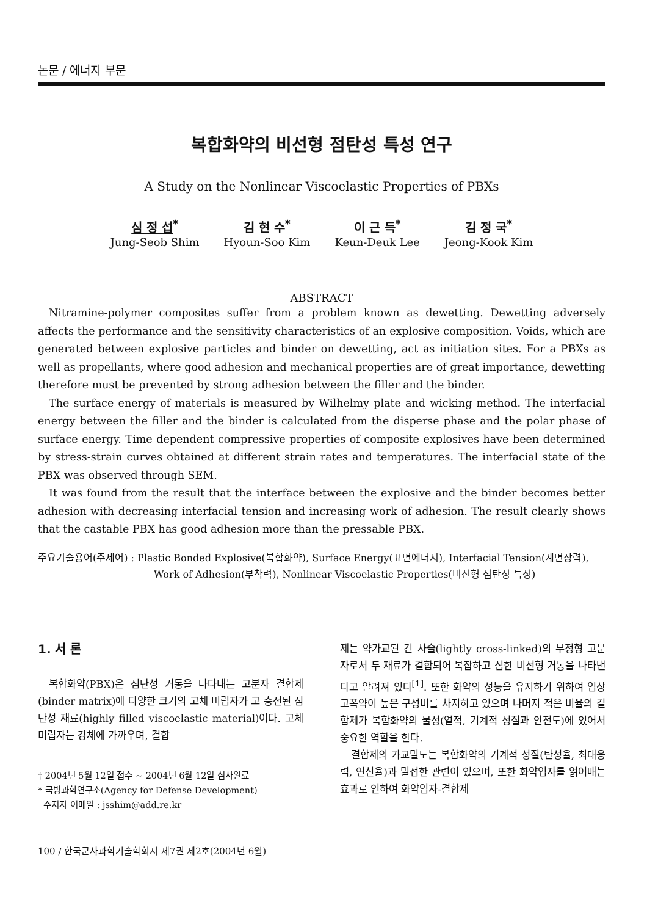논문 / 에너지 부문
복합화약의 비선형 점탄성 특성 연구
A Study on the Nonlinear Viscoelastic Properties of PBXs
심 정 섭<sup>*</sup>
Jung-Seob Shim
김 현 수<sup>*</sup>
Hyoun-Soo Kim
이 근 득<sup>*</sup>
Keun-Deuk Lee
김 정 국<sup>*</sup>
Jeong-Kook Kim
ABSTRACT
Nitramine-polymer composites suffer from a problem known as dewetting. Dewetting adversely affects the performance and the sensitivity characteristics of an explosive composition. Voids, which are generated between explosive particles and binder on dewetting, act as initiation sites. For a PBXs as well as propellants, where good adhesion and mechanical properties are of great importance, dewetting therefore must be prevented by strong adhesion between the filler and the binder.
The surface energy of materials is measured by Wilhelmy plate and wicking method. The interfacial energy between the filler and the binder is calculated from the disperse phase and the polar phase of surface energy. Time dependent compressive properties of composite explosives have been determined by stress-strain curves obtained at different strain rates and temperatures. The interfacial state of the PBX was observed through SEM.
It was found from the result that the interface between the explosive and the binder becomes better adhesion with decreasing interfacial tension and increasing work of adhesion. The result clearly shows that the castable PBX has good adhesion more than the pressable PBX.
주요기술용어(주제어) : Plastic Bonded Explosive(복합화약), Surface Energy(표면에너지), Interfacial Tension(계면장력), Work of Adhesion(부착력), Nonlinear Viscoelastic Properties(비선형 점탄성 특성)
1. 서 론
복합화약(PBX)은 점탄성 거동을 나타내는 고분자 결합제(binder matrix)에 다양한 크기의 고체 미립자가 고 충전된 점탄성 재료(highly filled viscoelastic material)이다. 고체 미립자는 강체에 가까우며, 결합
† 2004년 5월 12일 접수 ~ 2004년 6월 12일 심사완료
* 국방과학연구소(Agency for Defense Development)
주저자 이메일 : jsshim@add.re.kr
100 / 한국군사과학기술학회지 제7권 제2호(2004년 6월)
제는 약가교된 긴 사슬(lightly cross-linked)의 무정형 고분자로서 두 재료가 결합되어 복잡하고 심한 비선형 거동을 나타낸다고 알려져 있다<sup>[1]</sup>. 또한 화약의 성능을 유지하기 위하여 입상 고폭약이 높은 구성비를 차지하고 있으며 나머지 적은 비율의 결합제가 복합화약의 물성(열적, 기계적 성질과 안전도)에 있어서 중요한 역할을 한다.
결합제의 가교밀도는 복합화약의 기계적 성질(탄성율, 최대응력, 연신율)과 밀접한 관련이 있으며, 또한 화약입자를 얽어매는 효과로 인하여 화약입자-결합제